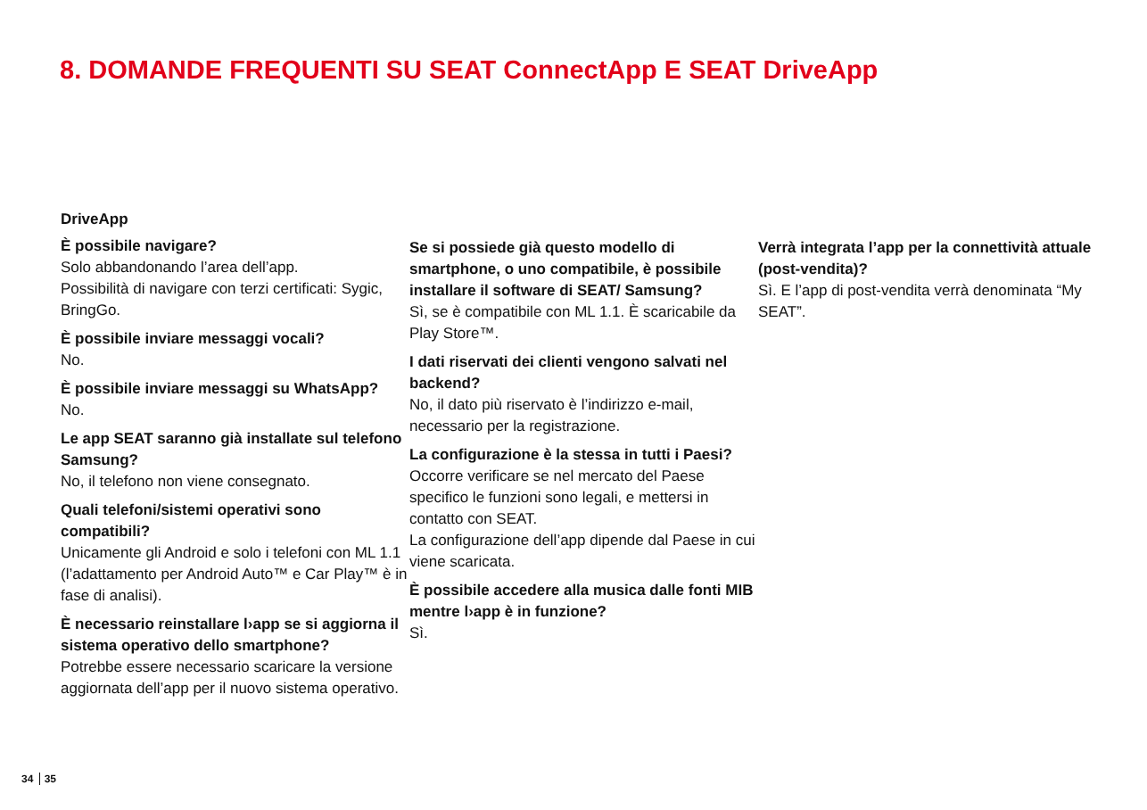8. DOMANDE FREQUENTI SU SEAT ConnectApp E SEAT DriveApp
DriveApp
È possibile navigare?
Solo abbandonando l’area dell’app.
Possibilità di navigare con terzi certificati: Sygic, BringGo.
È possibile inviare messaggi vocali?
No.
È possibile inviare messaggi su WhatsApp?
No.
Le app SEAT saranno già installate sul telefono Samsung?
No, il telefono non viene consegnato.
Quali telefoni/sistemi operativi sono compatibili?
Unicamente gli Android e solo i telefoni con ML 1.1 (l’adattamento per Android Auto™ e Car Play™ è in fase di analisi).
È necessario reinstallare l›app se si aggiorna il sistema operativo dello smartphone?
Potrebbe essere necessario scaricare la versione aggiornata dell’app per il nuovo sistema operativo.
Se si possiede già questo modello di smartphone, o uno compatibile, è possibile installare il software di SEAT/ Samsung?
Sì, se è compatibile con ML 1.1. È scaricabile da Play Store™.
I dati riservati dei clienti vengono salvati nel backend?
No, il dato più riservato è l’indirizzo e-mail, necessario per la registrazione.
La configurazione è la stessa in tutti i Paesi?
Occorre verificare se nel mercato del Paese specifico le funzioni sono legali, e mettersi in contatto con SEAT.
La configurazione dell’app dipende dal Paese in cui viene scaricata.
È possibile accedere alla musica dalle fonti MIB mentre l›app è in funzione?
Sì.
Verrà integrata l’app per la connettività attuale (post-vendita)?
Sì. E l’app di post-vendita verrà denominata “My SEAT”.
34 35